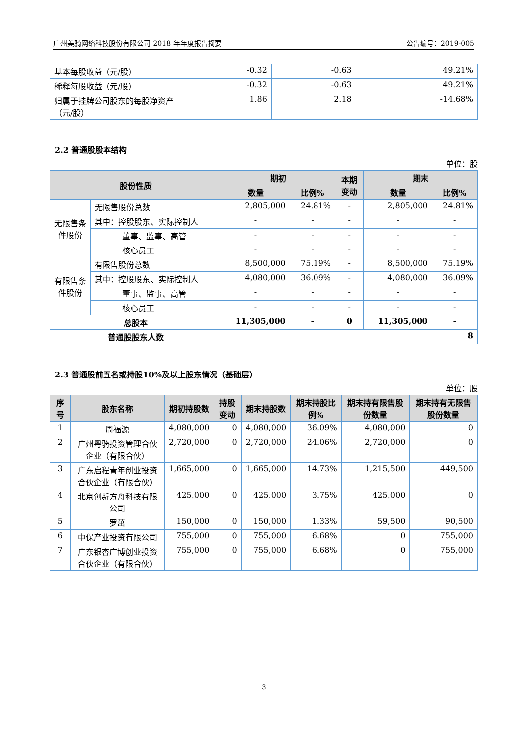广州美骑网络科技股份有限公司 2018 年年度报告摘要 公告编号：2019-005
| 基本每股收益（元/股） | -0.32 | -0.63 | 49.21% |
| 稀释每股收益（元/股） | -0.32 | -0.63 | 49.21% |
| 归属于挂牌公司股东的每股净资产（元/股） | 1.86 | 2.18 | -14.68% |
2.2 普通股股本结构
单位：股
| 股份性质 | | 期初 | | 本期 变动 | 期末 | |
| --- | --- | --- | --- | --- | --- | --- |
| | | 数量 | 比例% | | 数量 | 比例% |
| 无限售条件股份 | 无限售股份总数 | 2,805,000 | 24.81% | - | 2,805,000 | 24.81% |
| | 其中：控股股东、实际控制人 | - | - | - | - | - |
| | 董事、监事、高管 | - | - | - | - | - |
| | 核心员工 | - | - | - | - | - |
| 有限售条件股份 | 有限售股份总数 | 8,500,000 | 75.19% | - | 8,500,000 | 75.19% |
| | 其中：控股股东、实际控制人 | 4,080,000 | 36.09% | - | 4,080,000 | 36.09% |
| | 董事、监事、高管 | - | - | - | - | - |
| | 核心员工 | - | - | - | - | - |
| 总股本 | | 11,305,000 | - | 0 | 11,305,000 | - |
| 普通股股东人数 | | 8 | | | | |
2.3 普通股前五名或持股10%及以上股东情况（基础层）
单位：股
| 序号 | 股东名称 | 期初持股数 | 持股变动 | 期末持股数 | 期末持股比例% | 期末持有限售股份数量 | 期末持有无限售股份数量 |
| --- | --- | --- | --- | --- | --- | --- | --- |
| 1 | 周福源 | 4,080,000 | 0 | 4,080,000 | 36.09% | 4,080,000 | 0 |
| 2 | 广州粤骑投资管理合伙企业（有限合伙） | 2,720,000 | 0 | 2,720,000 | 24.06% | 2,720,000 | 0 |
| 3 | 广东启程青年创业投资合伙企业（有限合伙） | 1,665,000 | 0 | 1,665,000 | 14.73% | 1,215,500 | 449,500 |
| 4 | 北京创新方舟科技有限公司 | 425,000 | 0 | 425,000 | 3.75% | 425,000 | 0 |
| 5 | 罗茁 | 150,000 | 0 | 150,000 | 1.33% | 59,500 | 90,500 |
| 6 | 中保产业投资有限公司 | 755,000 | 0 | 755,000 | 6.68% | 0 | 755,000 |
| 7 | 广东银杏广博创业投资合伙企业（有限合伙） | 755,000 | 0 | 755,000 | 6.68% | 0 | 755,000 |
3